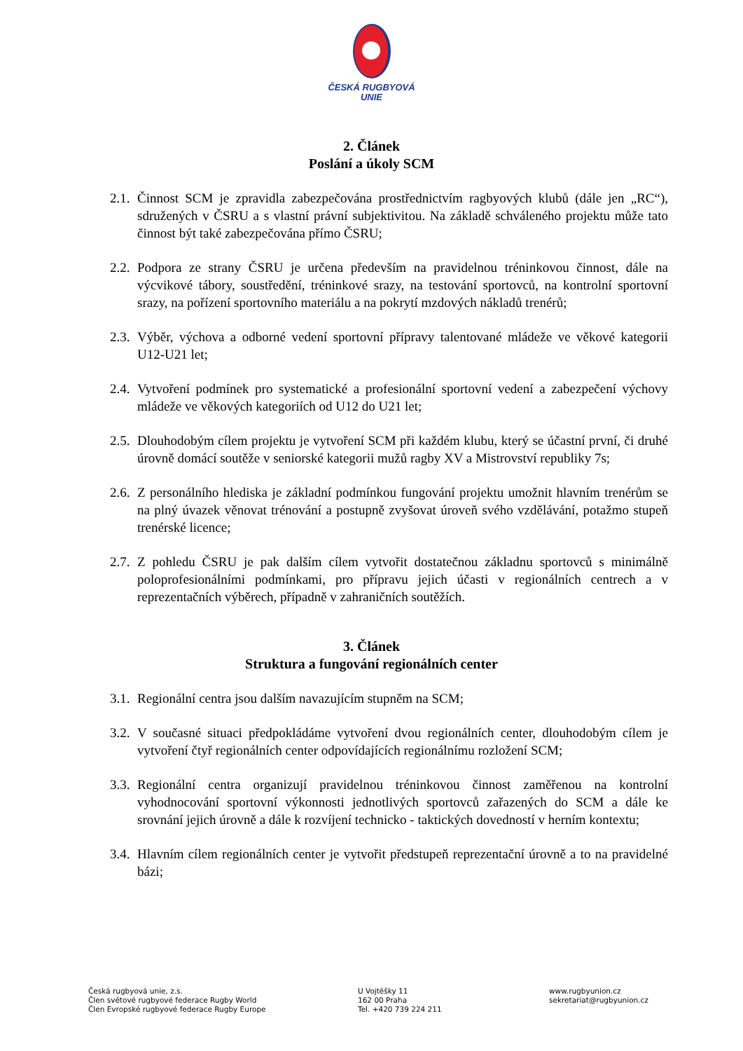ČESKÁ RUGBYOVÁ
UNIE
2. Článek
Poslání a úkoly SCM
2.1.
Činnost SCM je zpravidla zabezpečována prostřednictvím ragbyových klubů (dále jen „RC“), sdružených v ČSRU a s vlastní právní subjektivitou. Na základě schváleného projektu může tato činnost být také zabezpečována přímo ČSRU;
2.2.
Podpora ze strany ČSRU je určena především na pravidelnou tréninkovou činnost, dále na výcvikové tábory, soustředění, tréninkové srazy, na testování sportovců, na kontrolní sportovní srazy, na pořízení sportovního materiálu a na pokrytí mzdových nákladů trenérů;
2.3.
Výběr, výchova a odborné vedení sportovní přípravy talentované mládeže ve věkové kategorii U12-U21 let;
2.4.
Vytvoření podmínek pro systematické a profesionální sportovní vedení a zabezpečení výchovy mládeže ve věkových kategoriích od U12 do U21 let;
2.5.
Dlouhodobým cílem projektu je vytvoření SCM při každém klubu, který se účastní první, či druhé úrovně domácí soutěže v seniorské kategorii mužů ragby XV a Mistrovství republiky 7s;
2.6.
Z personálního hlediska je základní podmínkou fungování projektu umožnit hlavním trenérům se na plný úvazek věnovat trénování a postupně zvyšovat úroveň svého vzdělávání, potažmo stupeň trenérské licence;
2.7.
Z pohledu ČSRU je pak dalším cílem vytvořit dostatečnou základnu sportovců s minimálně poloprofesionálními podmínkami, pro přípravu jejich účasti v regionálních centrech a v reprezentačních výběrech, případně v zahraničních soutěžích.
3. Článek
Struktura a fungování regionálních center
3.1.
Regionální centra jsou dalším navazujícím stupněm na SCM;
3.2.
V současné situaci předpokládáme vytvoření dvou regionálních center, dlouhodobým cílem je vytvoření čtyř regionálních center odpovídajících regionálnímu rozložení SCM;
3.3.
Regionální centra organizují pravidelnou tréninkovou činnost zaměřenou na kontrolní vyhodnocování sportovní výkonnosti jednotlivých sportovců zařazených do SCM a dále ke srovnání jejich úrovně a dále k rozvíjení technicko - taktických dovedností v herním kontextu;
3.4.
Hlavním cílem regionálních center je vytvořit předstupeň reprezentační úrovně a to na pravidelné bázi;
Česká rugbyová unie, z.s.
Člen světové rugbyové federace Rugby World
Člen Evropské rugbyové federace Rugby Europe
U Vojtěšky 11
162 00 Praha
Tel. +420 739 224 211
www.rugbyunion.cz
sekretariat@rugbyunion.cz